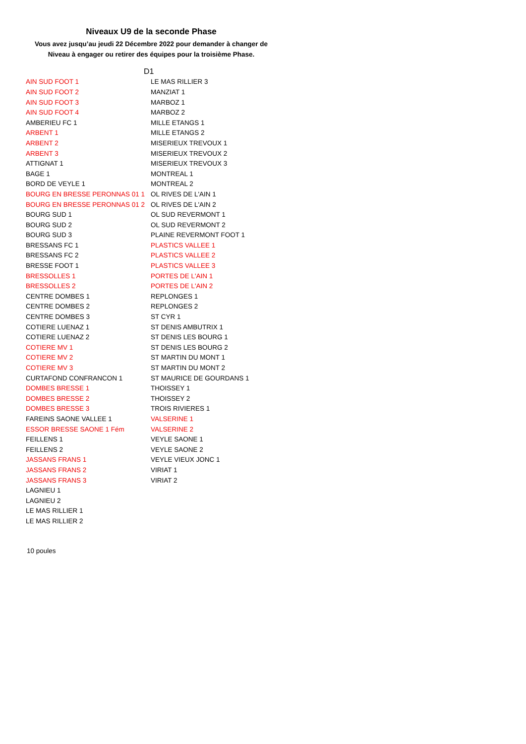Niveaux U9 de la seconde Phase
Vous avez jusqu’au jeudi 22 Décembre 2022 pour demander à changer de
Niveau à engager ou retirer des équipes pour la troisième Phase.
| | D1 |
| AIN SUD FOOT 1 | LE MAS RILLIER 3 |
| AIN SUD FOOT 2 | MANZIAT 1 |
| AIN SUD FOOT 3 | MARBOZ 1 |
| AIN SUD FOOT 4 | MARBOZ 2 |
| AMBERIEU FC 1 | MILLE ETANGS 1 |
| ARBENT 1 | MILLE ETANGS 2 |
| ARBENT 2 | MISERIEUX TREVOUX 1 |
| ARBENT 3 | MISERIEUX TREVOUX 2 |
| ATTIGNAT 1 | MISERIEUX TREVOUX 3 |
| BAGE 1 | MONTREAL 1 |
| BORD DE VEYLE 1 | MONTREAL 2 |
| BOURG EN BRESSE PERONNAS 01 1 | OL RIVES DE L'AIN 1 |
| BOURG EN BRESSE PERONNAS 01 2 | OL RIVES DE L'AIN 2 |
| BOURG SUD 1 | OL SUD REVERMONT 1 |
| BOURG SUD 2 | OL SUD REVERMONT 2 |
| BOURG SUD 3 | PLAINE REVERMONT FOOT 1 |
| BRESSANS FC 1 | PLASTICS VALLEE 1 |
| BRESSANS FC 2 | PLASTICS VALLEE 2 |
| BRESSE FOOT 1 | PLASTICS VALLEE 3 |
| BRESSOLLES 1 | PORTES DE L'AIN 1 |
| BRESSOLLES 2 | PORTES DE L'AIN 2 |
| CENTRE DOMBES 1 | REPLONGES 1 |
| CENTRE DOMBES 2 | REPLONGES 2 |
| CENTRE DOMBES 3 | ST CYR 1 |
| COTIERE LUENAZ 1 | ST DENIS AMBUTRIX 1 |
| COTIERE LUENAZ 2 | ST DENIS LES BOURG 1 |
| COTIERE MV 1 | ST DENIS LES BOURG 2 |
| COTIERE MV 2 | ST MARTIN DU MONT 1 |
| COTIERE MV 3 | ST MARTIN DU MONT 2 |
| CURTAFOND CONFRANCON 1 | ST MAURICE DE GOURDANS 1 |
| DOMBES BRESSE 1 | THOISSEY 1 |
| DOMBES BRESSE 2 | THOISSEY 2 |
| DOMBES BRESSE 3 | TROIS RIVIERES 1 |
| FAREINS SAONE VALLEE 1 | VALSERINE 1 |
| ESSOR BRESSE SAONE 1 Fém | VALSERINE 2 |
| FEILLENS 1 | VEYLE SAONE 1 |
| FEILLENS 2 | VEYLE SAONE 2 |
| JASSANS FRANS 1 | VEYLE VIEUX JONC 1 |
| JASSANS FRANS 2 | VIRIAT 1 |
| JASSANS FRANS 3 | VIRIAT 2 |
| LAGNIEU 1 | |
| LAGNIEU 2 | |
| LE MAS RILLIER 1 | |
| LE MAS RILLIER 2 | |
10 poules